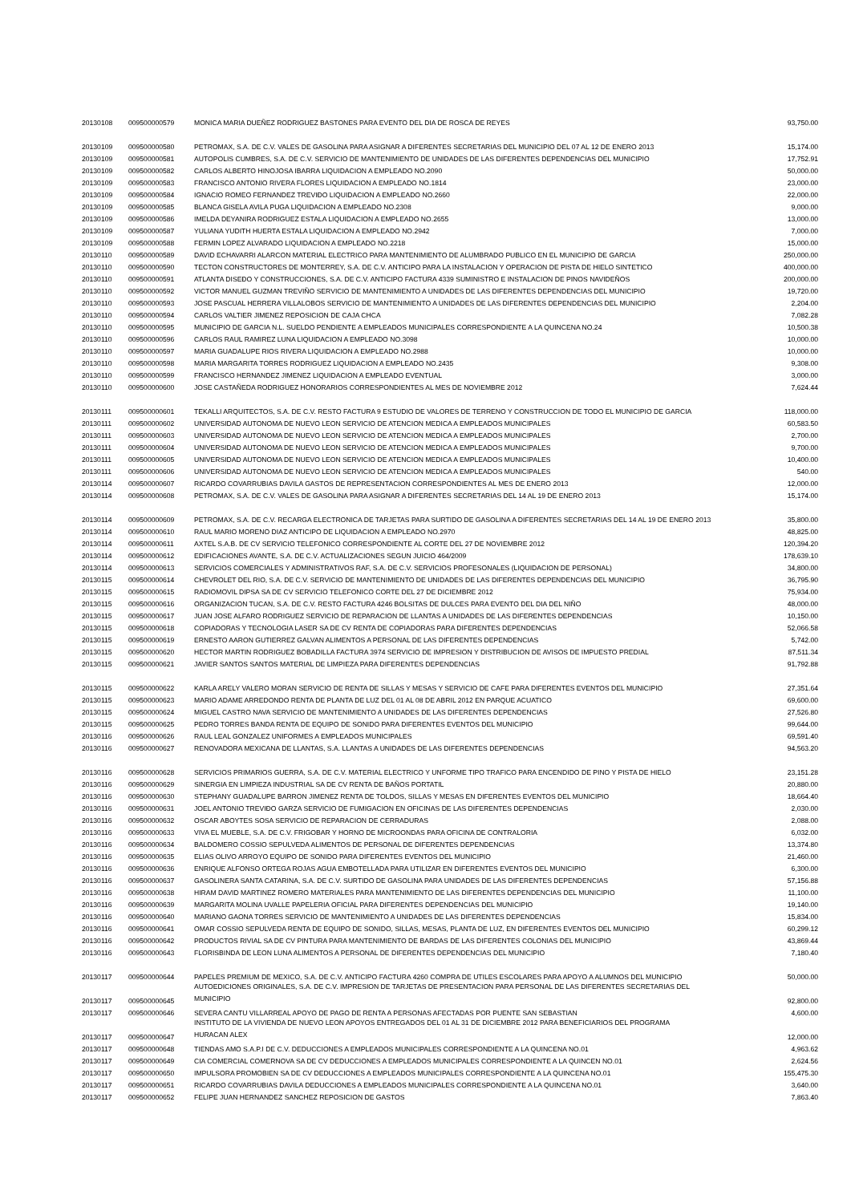| 20130108 | 009500000579 | MONICA MARIA DUEÑEZ RODRIGUEZ BASTONES PARA EVENTO DEL DIA DE ROSCA DE REYES | 93,750.00 |
| 20130109 | 009500000580 | PETROMAX, S.A. DE C.V. VALES DE GASOLINA PARA ASIGNAR A DIFERENTES SECRETARIAS DEL MUNICIPIO DEL 07 AL 12 DE ENERO 2013 | 15,174.00 |
| 20130109 | 009500000581 | AUTOPOLIS CUMBRES, S.A. DE C.V. SERVICIO DE MANTENIMIENTO DE UNIDADES DE LAS DIFERENTES DEPENDENCIAS DEL MUNICIPIO | 17,752.91 |
| 20130109 | 009500000582 | CARLOS ALBERTO HINOJOSA IBARRA LIQUIDACION A EMPLEADO NO.2090 | 50,000.00 |
| 20130109 | 009500000583 | FRANCISCO ANTONIO RIVERA FLORES LIQUIDACION A EMPLEADO NO.1814 | 23,000.00 |
| 20130109 | 009500000584 | IGNACIO ROMEO FERNANDEZ TREVIÐO LIQUIDACION A EMPLEADO NO.2660 | 22,000.00 |
| 20130109 | 009500000585 | BLANCA GISELA AVILA PUGA LIQUIDACION A EMPLEADO NO.2308 | 9,000.00 |
| 20130109 | 009500000586 | IMELDA DEYANIRA RODRIGUEZ ESTALA LIQUIDACION A EMPLEADO NO.2655 | 13,000.00 |
| 20130109 | 009500000587 | YULIANA YUDITH HUERTA ESTALA LIQUIDACION A EMPLEADO NO.2942 | 7,000.00 |
| 20130109 | 009500000588 | FERMIN LOPEZ ALVARADO LIQUIDACION A EMPLEADO NO.2218 | 15,000.00 |
| 20130110 | 009500000589 | DAVID ECHAVARRI ALARCON MATERIAL ELECTRICO PARA MANTENIMIENTO DE ALUMBRADO PUBLICO EN EL MUNICIPIO DE GARCIA | 250,000.00 |
| 20130110 | 009500000590 | TECTON CONSTRUCTORES DE MONTERREY, S.A. DE C.V. ANTICIPO PARA LA INSTALACION Y OPERACION DE PISTA DE HIELO SINTETICO | 400,000.00 |
| 20130110 | 009500000591 | ATLANTA DISEÐO Y CONSTRUCCIONES, S.A. DE C.V. ANTICIPO FACTURA 4339 SUMINISTRO E INSTALACION DE PINOS NAVIDEÑOS | 200,000.00 |
| 20130110 | 009500000592 | VICTOR MANUEL GUZMAN TREVIÑO SERVICIO DE MANTENIMIENTO A UNIDADES DE LAS DIFERENTES DEPENDENCIAS DEL MUNICIPIO | 19,720.00 |
| 20130110 | 009500000593 | JOSE PASCUAL HERRERA VILLALOBOS SERVICIO DE MANTENIMIENTO A UNIDADES DE LAS DIFERENTES DEPENDENCIAS DEL MUNICIPIO | 2,204.00 |
| 20130110 | 009500000594 | CARLOS VALTIER JIMENEZ REPOSICION DE CAJA CHCA | 7,082.28 |
| 20130110 | 009500000595 | MUNICIPIO DE GARCIA N.L. SUELDO PENDIENTE A EMPLEADOS MUNICIPALES CORRESPONDIENTE A LA QUINCENA NO.24 | 10,500.38 |
| 20130110 | 009500000596 | CARLOS RAUL RAMIREZ LUNA LIQUIDACION A EMPLEADO NO.3098 | 10,000.00 |
| 20130110 | 009500000597 | MARIA GUADALUPE RIOS RIVERA LIQUIDACION A EMPLEADO NO.2988 | 10,000.00 |
| 20130110 | 009500000598 | MARIA MARGARITA TORRES RODRIGUEZ LIQUIDACION A EMPLEADO NO.2435 | 9,308.00 |
| 20130110 | 009500000599 | FRANCISCO HERNANDEZ JIMENEZ LIQUIDACION A EMPLEADO EVENTUAL | 3,000.00 |
| 20130110 | 009500000600 | JOSE CASTAÑEDA RODRIGUEZ HONORARIOS CORRESPONDIENTES AL MES DE NOVIEMBRE 2012 | 7,624.44 |
| 20130111 | 009500000601 | TEKALLI ARQUITECTOS, S.A. DE C.V. RESTO FACTURA 9 ESTUDIO DE VALORES DE TERRENO Y CONSTRUCCION DE TODO EL MUNICIPIO DE GARCIA | 118,000.00 |
| 20130111 | 009500000602 | UNIVERSIDAD AUTONOMA DE NUEVO LEON SERVICIO DE ATENCION MEDICA A EMPLEADOS MUNICIPALES | 60,583.50 |
| 20130111 | 009500000603 | UNIVERSIDAD AUTONOMA DE NUEVO LEON SERVICIO DE ATENCION MEDICA A EMPLEADOS MUNICIPALES | 2,700.00 |
| 20130111 | 009500000604 | UNIVERSIDAD AUTONOMA DE NUEVO LEON SERVICIO DE ATENCION MEDICA A EMPLEADOS MUNICIPALES | 9,700.00 |
| 20130111 | 009500000605 | UNIVERSIDAD AUTONOMA DE NUEVO LEON SERVICIO DE ATENCION MEDICA A EMPLEADOS MUNICIPALES | 10,400.00 |
| 20130111 | 009500000606 | UNIVERSIDAD AUTONOMA DE NUEVO LEON SERVICIO DE ATENCION MEDICA A EMPLEADOS MUNICIPALES | 540.00 |
| 20130114 | 009500000607 | RICARDO COVARRUBIAS DAVILA GASTOS DE REPRESENTACION CORRESPONDIENTES AL MES DE ENERO 2013 | 12,000.00 |
| 20130114 | 009500000608 | PETROMAX, S.A. DE C.V. VALES DE GASOLINA PARA ASIGNAR A DIFERENTES SECRETARIAS DEL 14 AL 19 DE ENERO 2013 | 15,174.00 |
| 20130114 | 009500000609 | PETROMAX, S.A. DE C.V. RECARGA ELECTRONICA DE TARJETAS PARA SURTIDO DE GASOLINA A DIFERENTES SECRETARIAS DEL 14 AL 19 DE ENERO 2013 | 35,800.00 |
| 20130114 | 009500000610 | RAUL MARIO MORENO DIAZ ANTICIPO DE LIQUIDACION A EMPLEADO NO.2970 | 48,825.00 |
| 20130114 | 009500000611 | AXTEL S.A.B. DE CV SERVICIO TELEFONICO CORRESPONDIENTE AL CORTE DEL 27 DE NOVIEMBRE 2012 | 120,394.20 |
| 20130114 | 009500000612 | EDIFICACIONES AVANTE, S.A. DE C.V. ACTUALIZACIONES SEGUN JUICIO 464/2009 | 178,639.10 |
| 20130114 | 009500000613 | SERVICIOS COMERCIALES Y ADMINISTRATIVOS RAF, S.A. DE C.V. SERVICIOS PROFESONALES (LIQUIDACION DE PERSONAL) | 34,800.00 |
| 20130115 | 009500000614 | CHEVROLET DEL RIO, S.A. DE C.V. SERVICIO DE MANTENIMIENTO DE UNIDADES DE LAS DIFERENTES DEPENDENCIAS DEL MUNICIPIO | 36,795.90 |
| 20130115 | 009500000615 | RADIOMOVIL DIPSA SA DE CV SERVICIO TELEFONICO CORTE DEL 27 DE DICIEMBRE 2012 | 75,934.00 |
| 20130115 | 009500000616 | ORGANIZACION TUCAN, S.A. DE C.V. RESTO FACTURA 4246 BOLSITAS DE DULCES PARA EVENTO DEL DIA DEL NIÑO | 48,000.00 |
| 20130115 | 009500000617 | JUAN JOSE ALFARO RODRIGUEZ SERVICIO DE REPARACION DE LLANTAS A UNIDADES DE LAS DIFERENTES DEPENDENCIAS | 10,150.00 |
| 20130115 | 009500000618 | COPIADORAS Y TECNOLOGIA LASER SA DE CV RENTA DE COPIADORAS PARA DIFERENTES DEPENDENCIAS | 52,066.58 |
| 20130115 | 009500000619 | ERNESTO AARON GUTIERREZ GALVAN ALIMENTOS A PERSONAL DE LAS DIFERENTES DEPENDENCIAS | 5,742.00 |
| 20130115 | 009500000620 | HECTOR MARTIN RODRIGUEZ BOBADILLA FACTURA 3974 SERVICIO DE IMPRESION Y DISTRIBUCION DE AVISOS DE IMPUESTO PREDIAL | 87,511.34 |
| 20130115 | 009500000621 | JAVIER SANTOS SANTOS MATERIAL DE LIMPIEZA PARA DIFERENTES DEPENDENCIAS | 91,792.88 |
| 20130115 | 009500000622 | KARLA ARELY VALERO MORAN SERVICIO DE RENTA DE SILLAS Y MESAS Y SERVICIO DE CAFE PARA DIFERENTES EVENTOS DEL MUNICIPIO | 27,351.64 |
| 20130115 | 009500000623 | MARIO ADAME ARREDONDO RENTA DE PLANTA DE LUZ DEL 01 AL 08 DE ABRIL 2012 EN PARQUE ACUATICO | 69,600.00 |
| 20130115 | 009500000624 | MIGUEL CASTRO NAVA SERVICIO DE MANTENIMIENTO A UNIDADES DE LAS DIFERENTES DEPENDENCIAS | 27,526.80 |
| 20130115 | 009500000625 | PEDRO TORRES BANDA RENTA DE EQUIPO DE SONIDO PARA DIFERENTES EVENTOS DEL MUNICIPIO | 99,644.00 |
| 20130116 | 009500000626 | RAUL LEAL GONZALEZ UNIFORMES A EMPLEADOS MUNICIPALES | 69,591.40 |
| 20130116 | 009500000627 | RENOVADORA MEXICANA DE LLANTAS, S.A. LLANTAS A UNIDADES DE LAS DIFERENTES DEPENDENCIAS | 94,563.20 |
| 20130116 | 009500000628 | SERVICIOS PRIMARIOS GUERRA, S.A. DE C.V. MATERIAL ELECTRICO Y UNFORME TIPO TRAFICO PARA ENCENDIDO DE PINO Y PISTA DE HIELO | 23,151.28 |
| 20130116 | 009500000629 | SINERGIA EN LIMPIEZA INDUSTRIAL SA DE CV RENTA DE BAÑOS PORTATIL | 20,880.00 |
| 20130116 | 009500000630 | STEPHANY GUADALUPE BARRON JIMENEZ RENTA DE TOLDOS, SILLAS Y MESAS EN DIFERENTES EVENTOS DEL MUNICIPIO | 18,664.40 |
| 20130116 | 009500000631 | JOEL ANTONIO TREVIÐO GARZA SERVICIO DE FUMIGACION EN OFICINAS DE LAS DIFERENTES DEPENDENCIAS | 2,030.00 |
| 20130116 | 009500000632 | OSCAR ABOYTES SOSA SERVICIO DE REPARACION DE CERRADURAS | 2,088.00 |
| 20130116 | 009500000633 | VIVA EL MUEBLE, S.A. DE C.V. FRIGOBAR Y HORNO DE MICROONDAS PARA OFICINA DE CONTRALORIA | 6,032.00 |
| 20130116 | 009500000634 | BALDOMERO COSSIO SEPULVEDA ALIMENTOS DE PERSONAL DE DIFERENTES DEPENDENCIAS | 13,374.80 |
| 20130116 | 009500000635 | ELIAS OLIVO ARROYO EQUIPO DE SONIDO PARA DIFERENTES EVENTOS DEL MUNICIPIO | 21,460.00 |
| 20130116 | 009500000636 | ENRIQUE ALFONSO ORTEGA ROJAS AGUA EMBOTELLADA PARA UTILIZAR EN DIFERENTES EVENTOS DEL MUNICIPIO | 6,300.00 |
| 20130116 | 009500000637 | GASOLINERA SANTA CATARINA, S.A. DE C.V. SURTIDO DE GASOLINA PARA UNIDADES DE LAS DIFERENTES DEPENDENCIAS | 57,156.88 |
| 20130116 | 009500000638 | HIRAM DAVID MARTINEZ ROMERO MATERIALES PARA MANTENIMIENTO DE LAS DIFERENTES DEPENDENCIAS DEL MUNICIPIO | 11,100.00 |
| 20130116 | 009500000639 | MARGARITA MOLINA UVALLE PAPELERIA OFICIAL PARA DIFERENTES DEPENDENCIAS DEL MUNICIPIO | 19,140.00 |
| 20130116 | 009500000640 | MARIANO GAONA TORRES SERVICIO DE MANTENIMIENTO A UNIDADES DE LAS DIFERENTES DEPENDENCIAS | 15,834.00 |
| 20130116 | 009500000641 | OMAR COSSIO SEPULVEDA RENTA DE EQUIPO DE SONIDO, SILLAS, MESAS, PLANTA DE LUZ, EN DIFERENTES EVENTOS DEL MUNICIPIO | 60,299.12 |
| 20130116 | 009500000642 | PRODUCTOS RIVIAL SA DE CV PINTURA PARA MANTENIMIENTO DE BARDAS DE LAS DIFERENTES COLONIAS DEL MUNICIPIO | 43,869.44 |
| 20130116 | 009500000643 | FLORISBINDA DE LEON LUNA ALIMENTOS A PERSONAL DE DIFERENTES DEPENDENCIAS DEL MUNICIPIO | 7,180.40 |
| 20130117 | 009500000644 | PAPELES PREMIUM DE MEXICO, S.A. DE C.V. ANTICIPO FACTURA 4260 COMPRA DE UTILES ESCOLARES PARA APOYO A ALUMNOS DEL MUNICIPIO | 50,000.00 |
| 20130117 | 009500000645 | AUTOEDICIONES ORIGINALES, S.A. DE C.V. IMPRESION DE TARJETAS DE PRESENTACION PARA PERSONAL DE LAS DIFERENTES SECRETARIAS DEL MUNICIPIO | 92,800.00 |
| 20130117 | 009500000646 | SEVERA CANTU VILLARREAL APOYO DE PAGO DE RENTA A PERSONAS AFECTADAS POR PUENTE SAN SEBASTIAN | 4,600.00 |
| 20130117 | 009500000647 | INSTITUTO DE LA VIVIENDA DE NUEVO LEON APOYOS ENTREGADOS DEL 01 AL 31 DE DICIEMBRE 2012 PARA BENEFICIARIOS DEL PROGRAMA HURACAN ALEX | 12,000.00 |
| 20130117 | 009500000648 | TIENDAS AMO S.A.P.I DE C.V. DEDUCCIONES A EMPLEADOS MUNICIPALES CORRESPONDIENTE A LA QUINCENA NO.01 | 4,963.62 |
| 20130117 | 009500000649 | CIA COMERCIAL COMERNOVA SA DE CV DEDUCCIONES A EMPLEADOS MUNICIPALES CORRESPONDIENTE A LA QUINCEN NO.01 | 2,624.56 |
| 20130117 | 009500000650 | IMPULSORA PROMOBIEN SA DE CV DEDUCCIONES A EMPLEADOS MUNICIPALES CORRESPONDIENTE A LA QUINCENA NO.01 | 155,475.30 |
| 20130117 | 009500000651 | RICARDO COVARRUBIAS DAVILA DEDUCCIONES A EMPLEADOS MUNICIPALES CORRESPONDIENTE A LA QUINCENA NO.01 | 3,640.00 |
| 20130117 | 009500000652 | FELIPE JUAN HERNANDEZ SANCHEZ REPOSICION DE GASTOS | 7,863.40 |